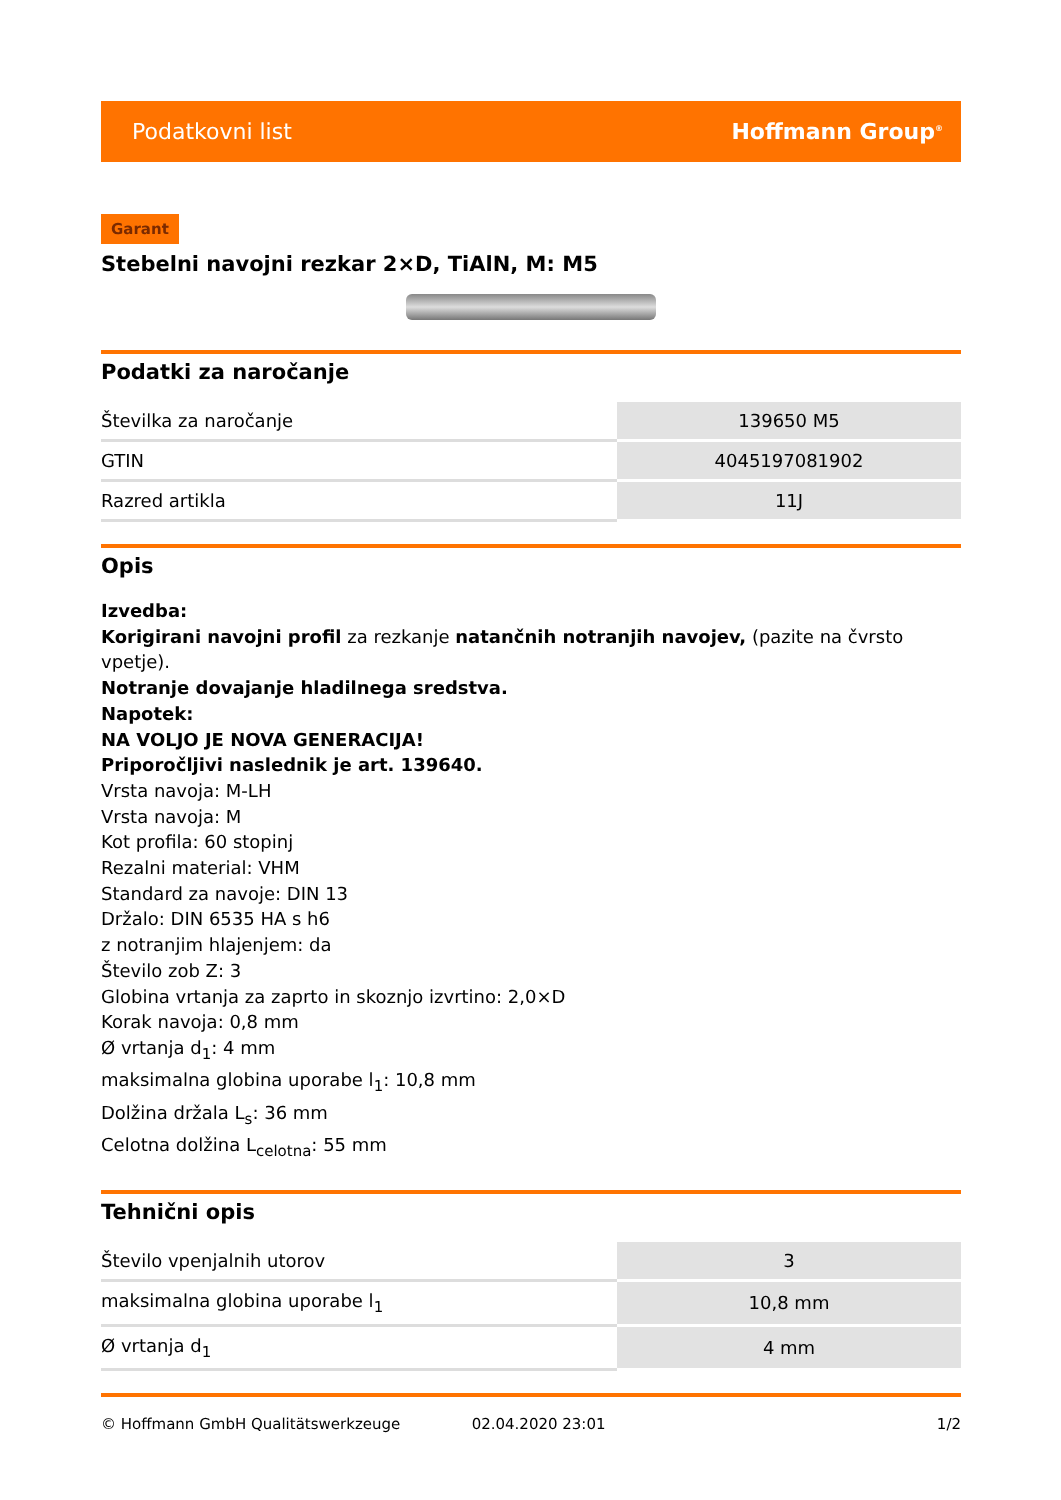Podatkovni list Hoffmann Group<sup>®</sup>
Garant
Stebelni navojni rezkar 2×D, TiAlN, M: M5
Podatki za naročanje
| Številka za naročanje | 139650 M5 |
| GTIN | 4045197081902 |
| Razred artikla | 11J |
Opis
Izvedba:
Korigirani navojni profil za rezkanje natančnih notranjih navojev, (pazite na čvrsto vpetje).
Notranje dovajanje hladilnega sredstva.
Napotek:
NA VOLJO JE NOVA GENERACIJA!
Priporočljivi naslednik je art. 139640.
Vrsta navoja: M-LH
Vrsta navoja: M
Kot profila: 60 stopinj
Rezalni material: VHM
Standard za navoje: DIN 13
Držalo: DIN 6535 HA s h6
z notranjim hlajenjem: da
Število zob Z: 3
Globina vrtanja za zaprto in skoznjo izvrtino: 2,0×D
Korak navoja: 0,8 mm
Ø vrtanja d<sub>1</sub>: 4 mm
maksimalna globina uporabe l<sub>1</sub>: 10,8 mm
Dolžina držala L<sub>s</sub>: 36 mm
Celotna dolžina L<sub>celotna</sub>: 55 mm
Tehnični opis
| Število vpenjalnih utorov | 3 |
| maksimalna globina uporabe l<sub>1</sub> | 10,8 mm |
| Ø vrtanja d<sub>1</sub> | 4 mm |
© Hoffmann GmbH Qualitätswerkzeuge 02.04.2020 23:01 1/2